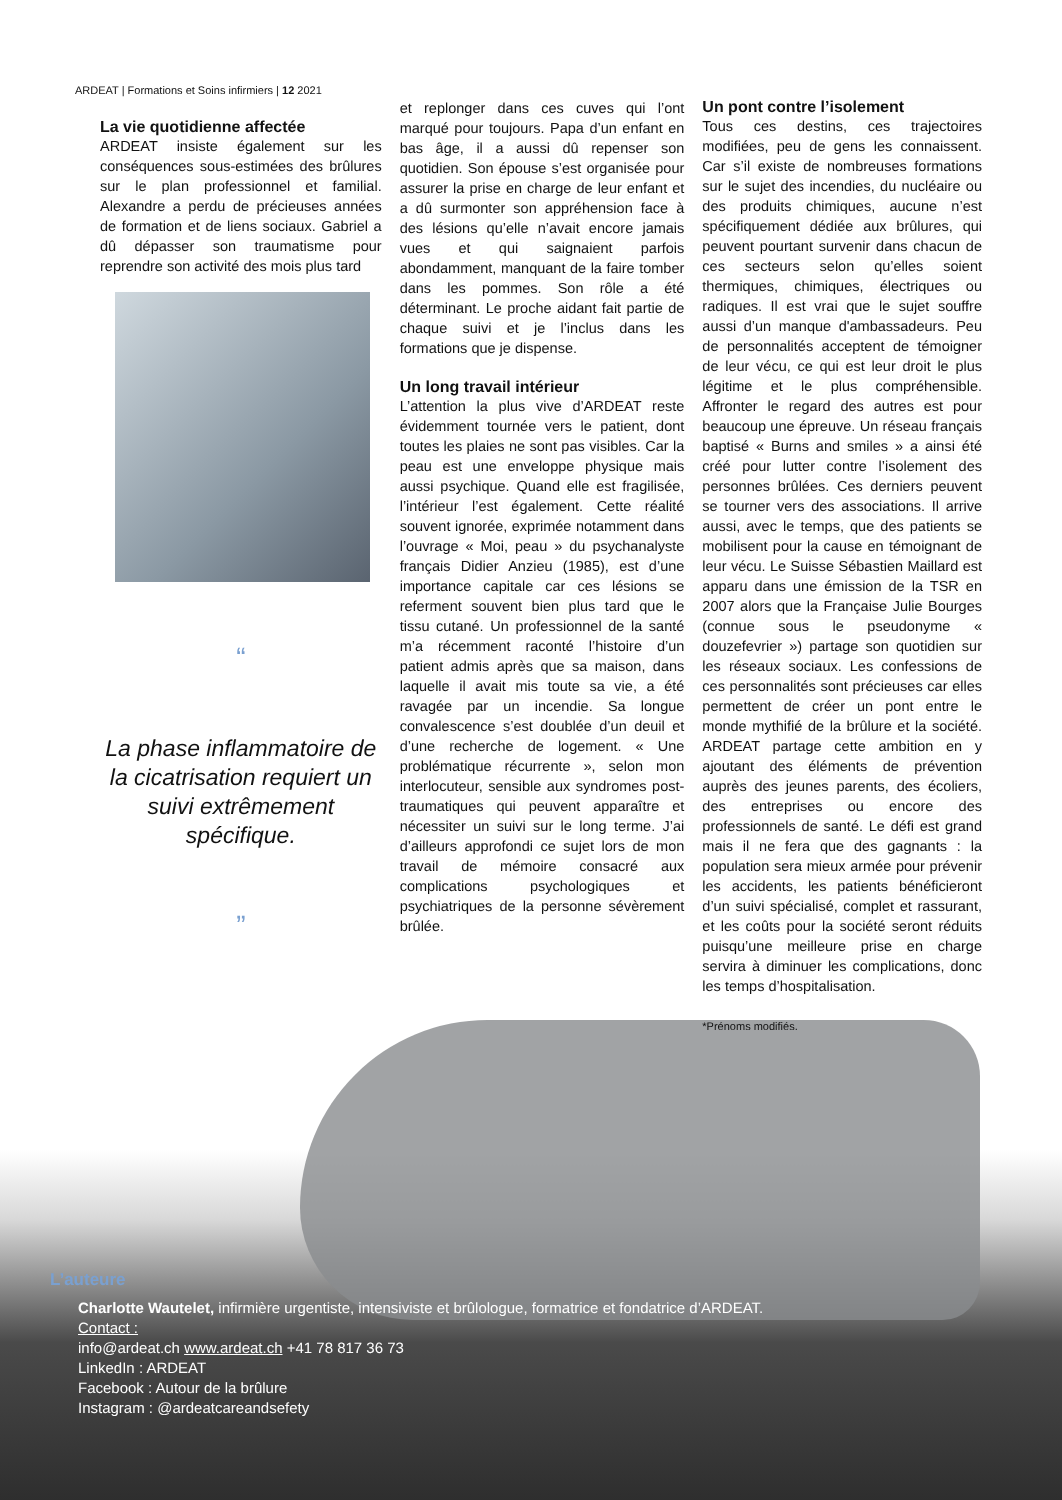ARDEAT | Formations et Soins infirmiers | 12 2021
La vie quotidienne affectée
ARDEAT insiste également sur les conséquences sous-estimées des brûlures sur le plan professionnel et familial. Alexandre a perdu de précieuses années de formation et de liens sociaux. Gabriel a dû dépasser son traumatisme pour reprendre son activité des mois plus tard
“
La phase inflammatoire de la cicatrisation requiert un suivi extrêmement spécifique.
”
et replonger dans ces cuves qui l’ont marqué pour toujours. Papa d’un enfant en bas âge, il a aussi dû repenser son quotidien. Son épouse s’est organisée pour assurer la prise en charge de leur enfant et a dû surmonter son appréhension face à des lésions qu’elle n’avait encore jamais vues et qui saignaient parfois abondamment, manquant de la faire tomber dans les pommes. Son rôle a été déterminant. Le proche aidant fait partie de chaque suivi et je l’inclus dans les formations que je dispense.
Un long travail intérieur
L’attention la plus vive d’ARDEAT reste évidemment tournée vers le patient, dont toutes les plaies ne sont pas visibles. Car la peau est une enveloppe physique mais aussi psychique. Quand elle est fragilisée, l’intérieur l’est également. Cette réalité souvent ignorée, exprimée notamment dans l’ouvrage « Moi, peau » du psychanalyste français Didier Anzieu (1985), est d’une importance capitale car ces lésions se referment souvent bien plus tard que le tissu cutané. Un professionnel de la santé m’a récemment raconté l’histoire d’un patient admis après que sa maison, dans laquelle il avait mis toute sa vie, a été ravagée par un incendie. Sa longue convalescence s’est doublée d’un deuil et d’une recherche de logement. « Une problématique récurrente », selon mon interlocuteur, sensible aux syndromes post-traumatiques qui peuvent apparaître et nécessiter un suivi sur le long terme. J’ai d’ailleurs approfondi ce sujet lors de mon travail de mémoire consacré aux complications psychologiques et psychiatriques de la personne sévèrement brûlée.
Un pont contre l’isolement
Tous ces destins, ces trajectoires modifiées, peu de gens les connaissent. Car s’il existe de nombreuses formations sur le sujet des incendies, du nucléaire ou des produits chimiques, aucune n’est spécifiquement dédiée aux brûlures, qui peuvent pourtant survenir dans chacun de ces secteurs selon qu’elles soient thermiques, chimiques, électriques ou radiques. Il est vrai que le sujet souffre aussi d’un manque d'ambassadeurs. Peu de personnalités acceptent de témoigner de leur vécu, ce qui est leur droit le plus légitime et le plus compréhensible. Affronter le regard des autres est pour beaucoup une épreuve. Un réseau français baptisé « Burns and smiles » a ainsi été créé pour lutter contre l’isolement des personnes brûlées. Ces derniers peuvent se tourner vers des associations. Il arrive aussi, avec le temps, que des patients se mobilisent pour la cause en témoignant de leur vécu. Le Suisse Sébastien Maillard est apparu dans une émission de la TSR en 2007 alors que la Française Julie Bourges (connue sous le pseudonyme « douzefevrier ») partage son quotidien sur les réseaux sociaux. Les confessions de ces personnalités sont précieuses car elles permettent de créer un pont entre le monde mythifié de la brûlure et la société. ARDEAT partage cette ambition en y ajoutant des éléments de prévention auprès des jeunes parents, des écoliers, des entreprises ou encore des professionnels de santé. Le défi est grand mais il ne fera que des gagnants : la population sera mieux armée pour prévenir les accidents, les patients bénéficieront d’un suivi spécialisé, complet et rassurant, et les coûts pour la société seront réduits puisqu’une meilleure prise en charge servira à diminuer les complications, donc les temps d’hospitalisation.
*Prénoms modifiés.
L’auteure
Charlotte Wautelet, infirmière urgentiste, intensiviste et brûlologue, formatrice et fondatrice d’ARDEAT.
Contact :
info@ardeat.ch www.ardeat.ch +41 78 817 36 73
LinkedIn : ARDEAT
Facebook : Autour de la brûlure
Instagram : @ardeatcareandsefety